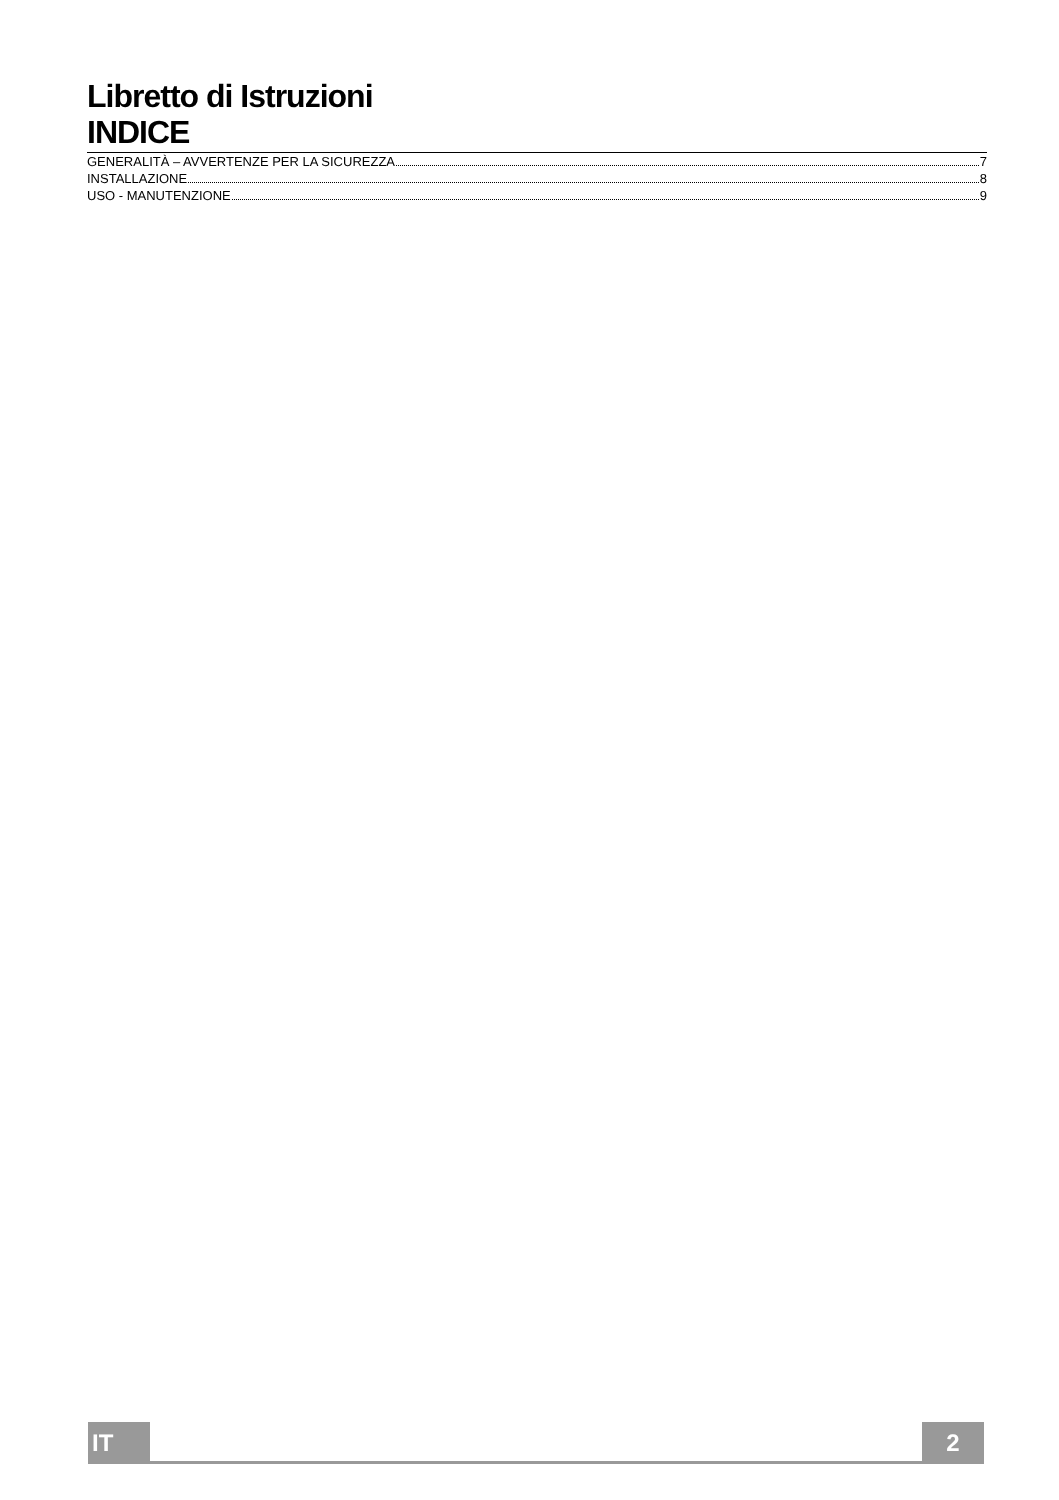Libretto di Istruzioni
INDICE
GENERALITÀ – AVVERTENZE PER LA SICUREZZA 7
INSTALLAZIONE 8
USO - MANUTENZIONE 9
IT 2